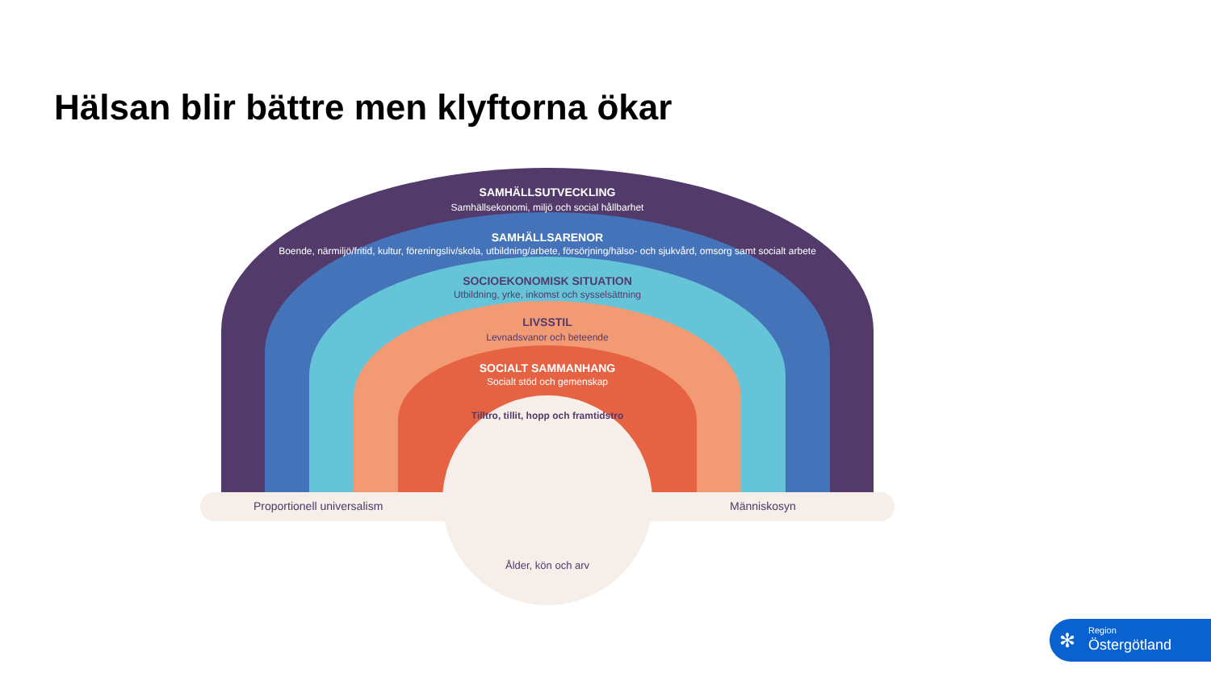Hälsan blir bättre men klyftorna ökar
Proportionell universalism Människosyn
SAMHÄLLSUTVECKLING
Samhällsekonomi, miljö och social hållbarhet
SAMHÄLLSARENOR
Boende, närmiljö/fritid, kultur, föreningsliv/skola, utbildning/arbete, försörjning/hälso- och sjukvård, omsorg samt socialt arbete
SOCIOEKONOMISK SITUATION
Utbildning, yrke, inkomst och sysselsättning
LIVSSTIL
Levnadsvanor och beteende
SOCIALT SAMMANHANG
Socialt stöd och gemenskap
Tilltro, tillit, hopp och framtidstro
Ålder, kön och arv
Region
Östergötland
✻